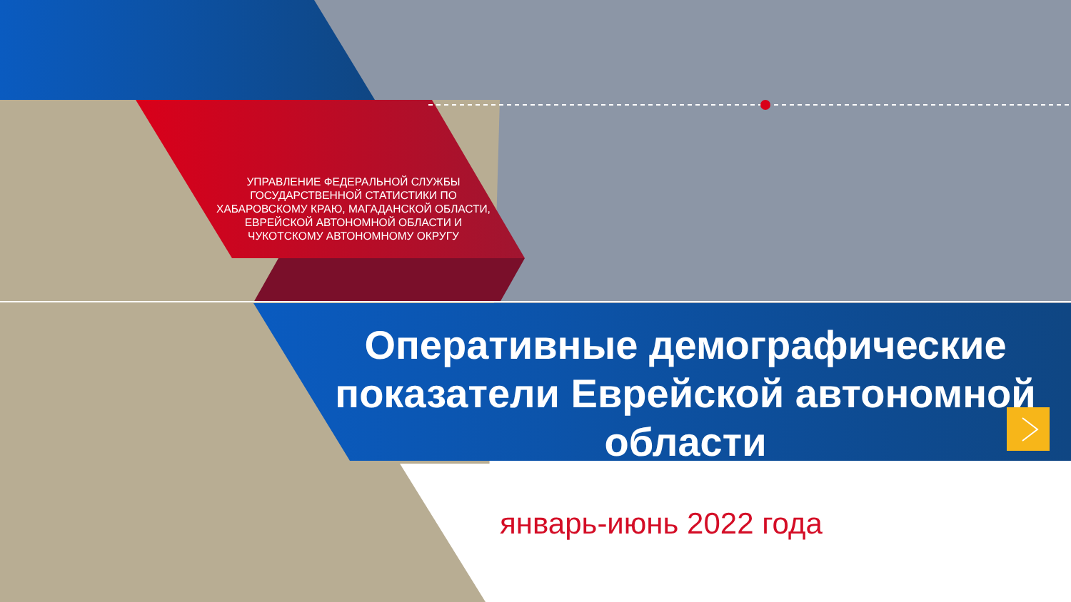УПРАВЛЕНИЕ ФЕДЕРАЛЬНОЙ СЛУЖБЫ ГОСУДАРСТВЕННОЙ СТАТИСТИКИ ПО ХАБАРОВСКОМУ КРАЮ, МАГАДАНСКОЙ ОБЛАСТИ, ЕВРЕЙСКОЙ АВТОНОМНОЙ ОБЛАСТИ И ЧУКОТСКОМУ АВТОНОМНОМУ ОКРУГУ
Оперативные демографические показатели Еврейской автономной области
январь-июнь 2022 года